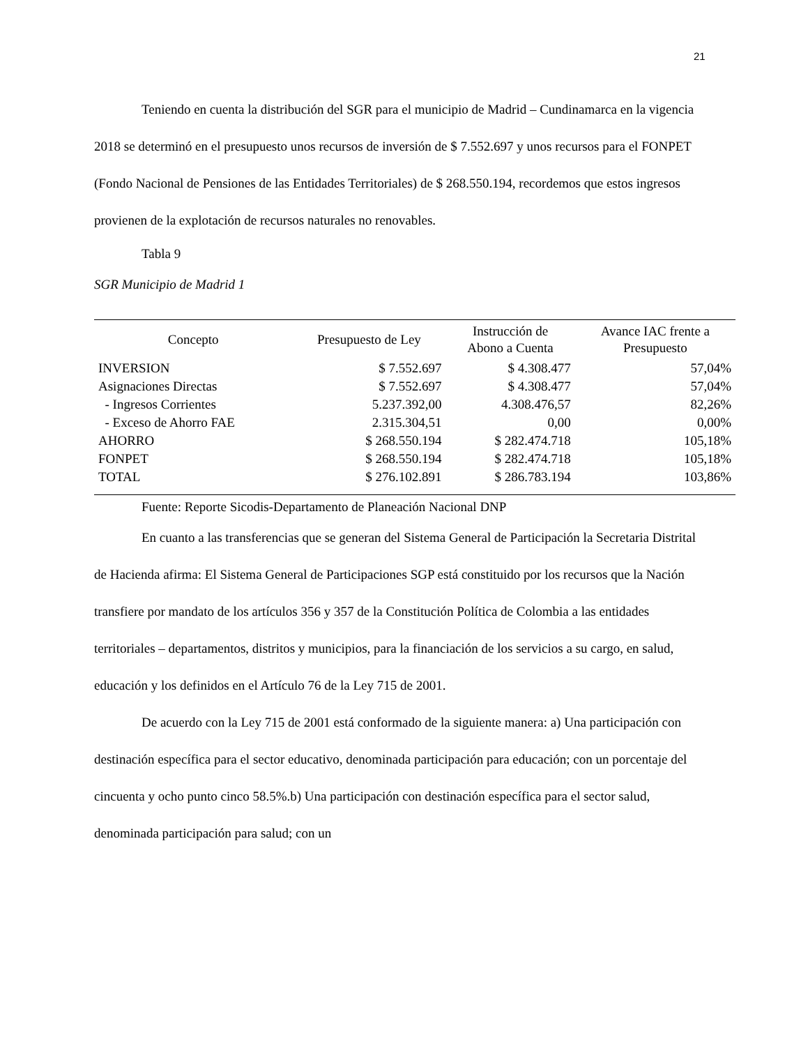21
Teniendo en cuenta la distribución del SGR para el municipio de Madrid – Cundinamarca en la vigencia 2018 se determinó en el presupuesto unos recursos de inversión de $ 7.552.697 y unos recursos para el FONPET (Fondo Nacional de Pensiones de las Entidades Territoriales) de $ 268.550.194, recordemos que estos ingresos provienen de la explotación de recursos naturales no renovables.
Tabla 9
SGR Municipio de Madrid 1
| Concepto | Presupuesto de Ley | Instrucción de Abono a Cuenta | Avance IAC frente a Presupuesto |
| --- | --- | --- | --- |
| INVERSION | $ 7.552.697 | $ 4.308.477 | 57,04% |
| Asignaciones Directas | $ 7.552.697 | $ 4.308.477 | 57,04% |
| - Ingresos Corrientes | 5.237.392,00 | 4.308.476,57 | 82,26% |
| - Exceso de Ahorro FAE | 2.315.304,51 | 0,00 | 0,00% |
| AHORRO | $ 268.550.194 | $ 282.474.718 | 105,18% |
| FONPET | $ 268.550.194 | $ 282.474.718 | 105,18% |
| TOTAL | $ 276.102.891 | $ 286.783.194 | 103,86% |
Fuente: Reporte Sicodis-Departamento de Planeación Nacional DNP
En cuanto a las transferencias que se generan del Sistema General de Participación la Secretaria Distrital de Hacienda afirma: El Sistema General de Participaciones SGP está constituido por los recursos que la Nación transfiere por mandato de los artículos 356 y 357 de la Constitución Política de Colombia a las entidades territoriales – departamentos, distritos y municipios, para la financiación de los servicios a su cargo, en salud, educación y los definidos en el Artículo 76 de la Ley 715 de 2001.
De acuerdo con la Ley 715 de 2001 está conformado de la siguiente manera: a) Una participación con destinación específica para el sector educativo, denominada participación para educación; con un porcentaje del cincuenta y ocho punto cinco 58.5%.b) Una participación con destinación específica para el sector salud, denominada participación para salud; con un